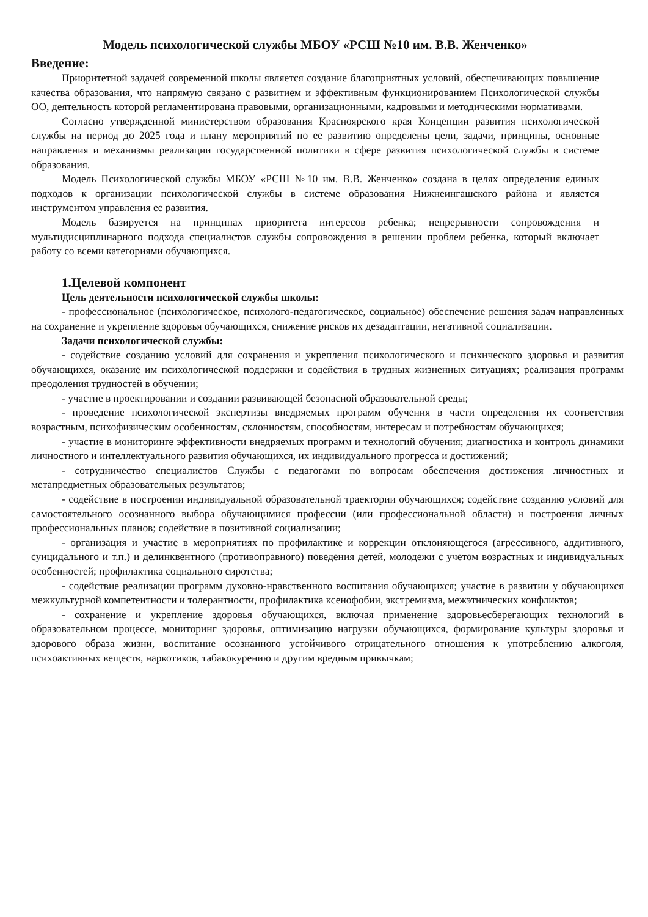Модель психологической службы МБОУ «РСШ №10 им. В.В. Женченко»
Введение:
Приоритетной задачей современной школы является создание благоприятных условий, обеспечивающих повышение качества образования, что напрямую связано с развитием и эффективным функционированием Психологической службы ОО, деятельность которой регламентирована правовыми, организационными, кадровыми и методическими нормативами.
Согласно утвержденной министерством образования Красноярского края Концепции развития психологической службы на период до 2025 года и плану мероприятий по ее развитию определены цели, задачи, принципы, основные направления и механизмы реализации государственной политики в сфере развития психологической службы в системе образования.
Модель Психологической службы МБОУ «РСШ №10 им. В.В. Женченко» создана в целях определения единых подходов к организации психологической службы в системе образования Нижнеингашского района и является инструментом управления ее развития.
Модель базируется на принципах приоритета интересов ребенка; непрерывности сопровождения и мультидисциплинарного подхода специалистов службы сопровождения в решении проблем ребенка, который включает работу со всеми категориями обучающихся.
1.Целевой компонент
Цель деятельности психологической службы школы:
- профессиональное (психологическое, психолого-педагогическое, социальное) обеспечение решения задач направленных на сохранение и укрепление здоровья обучающихся, снижение рисков их дезадаптации, негативной социализации.
Задачи психологической службы:
- содействие созданию условий для сохранения и укрепления психологического и психического здоровья и развития обучающихся, оказание им психологической поддержки и содействия в трудных жизненных ситуациях; реализация программ преодоления трудностей в обучении;
- участие в проектировании и создании развивающей безопасной образовательной среды;
- проведение психологической экспертизы внедряемых программ обучения в части определения их соответствия возрастным, психофизическим особенностям, склонностям, способностям, интересам и потребностям обучающихся;
- участие в мониторинге эффективности внедряемых программ и технологий обучения; диагностика и контроль динамики личностного и интеллектуального развития обучающихся, их индивидуального прогресса и достижений;
- сотрудничество специалистов Службы с педагогами по вопросам обеспечения достижения личностных и метапредметных образовательных результатов;
- содействие в построении индивидуальной образовательной траектории обучающихся; содействие созданию условий для самостоятельного осознанного выбора обучающимися профессии (или профессиональной области) и построения личных профессиональных планов; содействие в позитивной социализации;
- организация и участие в мероприятиях по профилактике и коррекции отклоняющегося (агрессивного, аддитивного, суицидального и т.п.) и делинквентного (противоправного) поведения детей, молодежи с учетом возрастных и индивидуальных особенностей; профилактика социального сиротства;
- содействие реализации программ духовно-нравственного воспитания обучающихся; участие в развитии у обучающихся межкультурной компетентности и толерантности, профилактика ксенофобии, экстремизма, межэтнических конфликтов;
- сохранение и укрепление здоровья обучающихся, включая применение здоровьесберегающих технологий в образовательном процессе, мониторинг здоровья, оптимизацию нагрузки обучающихся, формирование культуры здоровья и здорового образа жизни, воспитание осознанного устойчивого отрицательного отношения к употреблению алкоголя, психоактивных веществ, наркотиков, табакокурению и другим вредным привычкам;